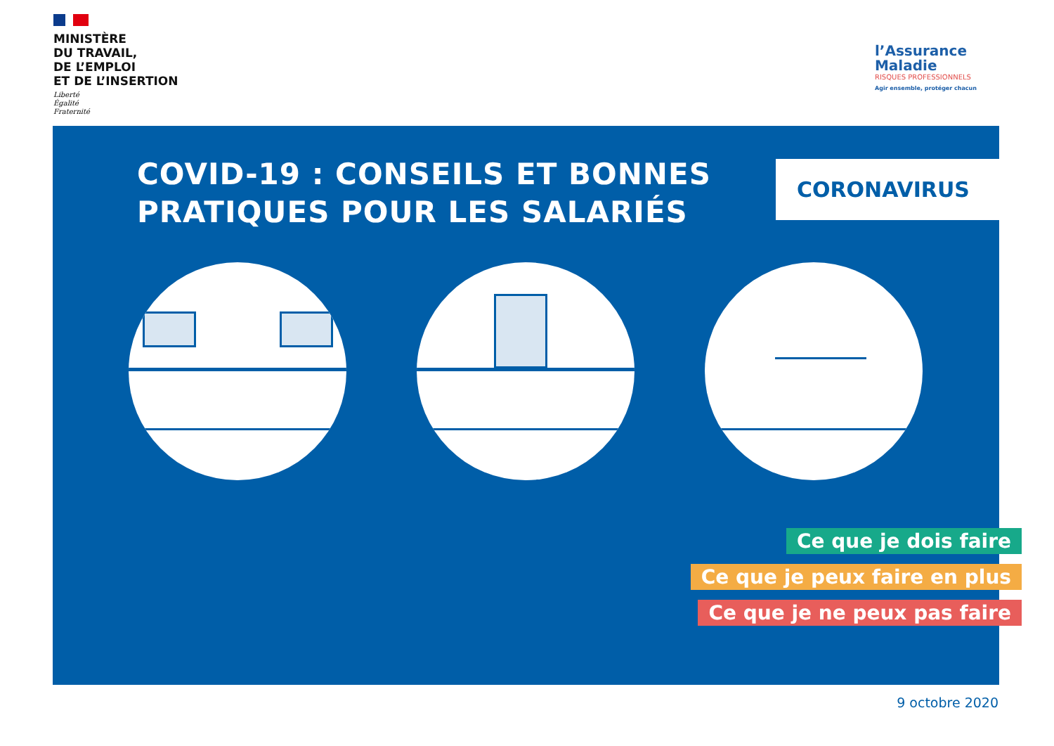MINISTÈRE
DU TRAVAIL,
DE L’EMPLOI
ET DE L’INSERTION
Liberté
Égalité
Fraternité
l’Assurance
Maladie
RISQUES PROFESSIONNELS
Agir ensemble, protéger chacun
COVID-19 : CONSEILS ET BONNES
PRATIQUES POUR LES SALARIÉS
CORONAVIRUS
Ce que je dois faire
Ce que je peux faire en plus
Ce que je ne peux pas faire
9 octobre 2020